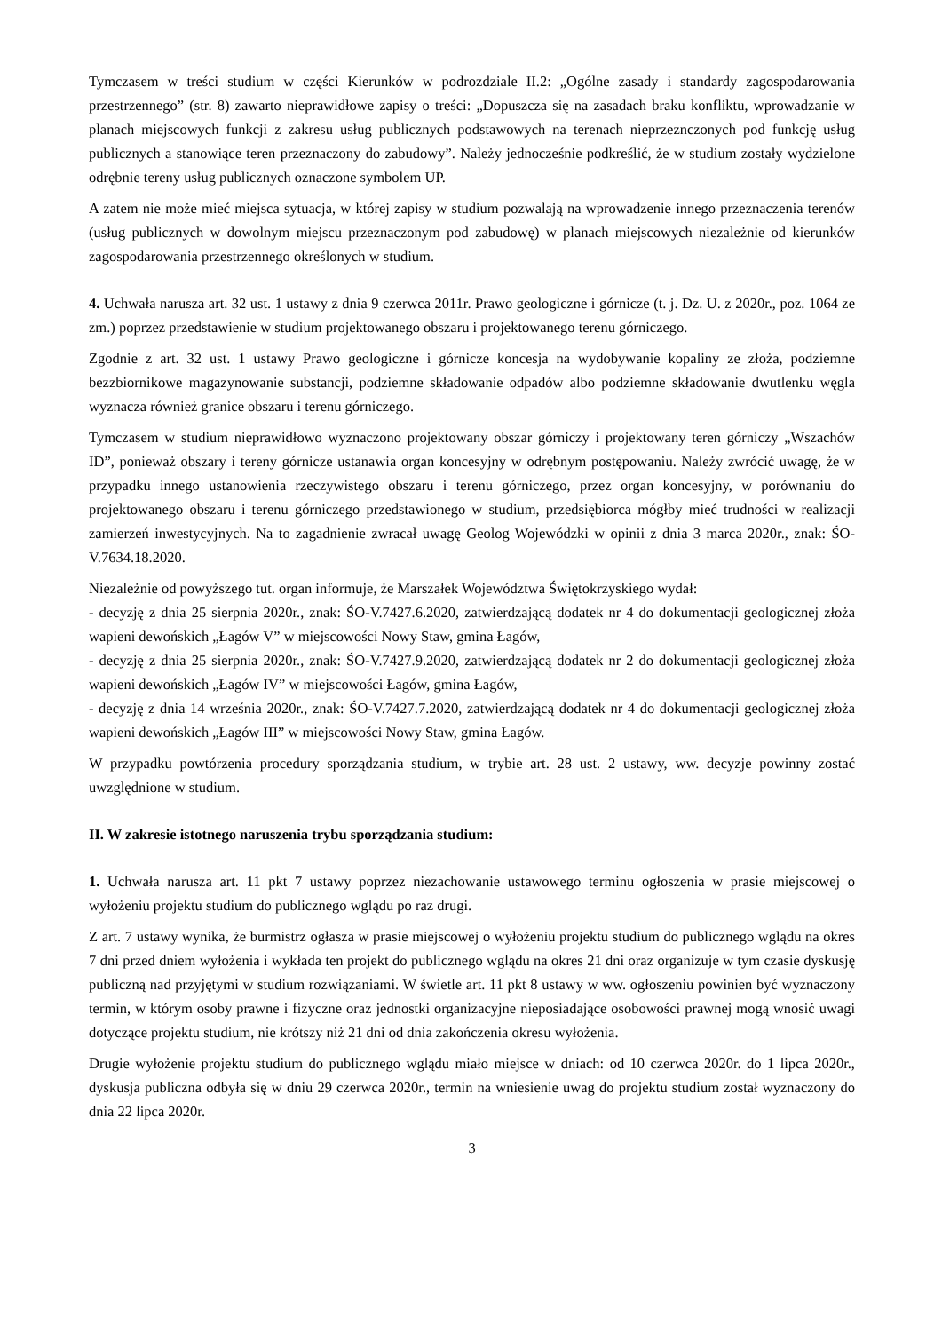Tymczasem w treści studium w części Kierunków w podrozdziale II.2: „Ogólne zasady i standardy zagospodarowania przestrzennego” (str. 8) zawarto nieprawidłowe zapisy o treści: „Dopuszcza się na zasadach braku konfliktu, wprowadzanie w planach miejscowych funkcji z zakresu usług publicznych podstawowych na terenach nieprzeznczonych pod funkcję usług publicznych a stanowiące teren przeznaczony do zabudowy”. Należy jednocześnie podkreślić, że w studium zostały wydzielone odrębnie tereny usług publicznych oznaczone symbolem UP.
A zatem nie może mieć miejsca sytuacja, w której zapisy w studium pozwalają na wprowadzenie innego przeznaczenia terenów (usług publicznych w dowolnym miejscu przeznaczonym pod zabudowę) w planach miejscowych niezależnie od kierunków zagospodarowania przestrzennego określonych w studium.
4. Uchwała narusza art. 32 ust. 1 ustawy z dnia 9 czerwca 2011r. Prawo geologiczne i górnicze (t. j. Dz. U. z 2020r., poz. 1064 ze zm.) poprzez przedstawienie w studium projektowanego obszaru i projektowanego terenu górniczego.
Zgodnie z art. 32 ust. 1 ustawy Prawo geologiczne i górnicze koncesja na wydobywanie kopaliny ze złoża, podziemne bezzbiornikowe magazynowanie substancji, podziemne składowanie odpadów albo podziemne składowanie dwutlenku węgla wyznacza również granice obszaru i terenu górniczego.
Tymczasem w studium nieprawidłowo wyznaczono projektowany obszar górniczy i projektowany teren górniczy „Wszachów ID”, ponieważ obszary i tereny górnicze ustanawia organ koncesyjny w odrębnym postępowaniu. Należy zwrócić uwagę, że w przypadku innego ustanowienia rzeczywistego obszaru i terenu górniczego, przez organ koncesyjny, w porównaniu do projektowanego obszaru i terenu górniczego przedstawionego w studium, przedsiębiorca mógłby mieć trudności w realizacji zamierzeń inwestycyjnych. Na to zagadnienie zwracał uwagę Geolog Wojewódzki w opinii z dnia 3 marca 2020r., znak: ŚO-V.7634.18.2020.
Niezależnie od powyższego tut. organ informuje, że Marszałek Województwa Świętokrzyskiego wydał:
- decyzję z dnia 25 sierpnia 2020r., znak: ŚO-V.7427.6.2020, zatwierdzającą dodatek nr 4 do dokumentacji geologicznej złoża wapieni dewońskich „Łagów V” w miejscowości Nowy Staw, gmina Łagów,
- decyzję z dnia 25 sierpnia 2020r., znak: ŚO-V.7427.9.2020, zatwierdzającą dodatek nr 2 do dokumentacji geologicznej złoża wapieni dewońskich „Łagów IV” w miejscowości Łagów, gmina Łagów,
- decyzję z dnia 14 września 2020r., znak: ŚO-V.7427.7.2020, zatwierdzającą dodatek nr 4 do dokumentacji geologicznej złoża wapieni dewońskich „Łagów III” w miejscowości Nowy Staw, gmina Łagów.
W przypadku powtórzenia procedury sporządzania studium, w trybie art. 28 ust. 2 ustawy, ww. decyzje powinny zostać uwzględnione w studium.
II. W zakresie istotnego naruszenia trybu sporządzania studium:
1. Uchwała narusza art. 11 pkt 7 ustawy poprzez niezachowanie ustawowego terminu ogłoszenia w prasie miejscowej o wyłożeniu projektu studium do publicznego wglądu po raz drugi.
Z art. 7 ustawy wynika, że burmistrz ogłasza w prasie miejscowej o wyłożeniu projektu studium do publicznego wglądu na okres 7 dni przed dniem wyłożenia i wykłada ten projekt do publicznego wglądu na okres 21 dni oraz organizuje w tym czasie dyskusję publiczną nad przyjętymi w studium rozwiązaniami. W świetle art. 11 pkt 8 ustawy w ww. ogłoszeniu powinien być wyznaczony termin, w którym osoby prawne i fizyczne oraz jednostki organizacyjne nieposiadające osobowości prawnej mogą wnosić uwagi dotyczące projektu studium, nie krótszy niż 21 dni od dnia zakończenia okresu wyłożenia.
Drugie wyłożenie projektu studium do publicznego wglądu miało miejsce w dniach: od 10 czerwca 2020r. do 1 lipca 2020r., dyskusja publiczna odbyła się w dniu 29 czerwca 2020r., termin na wniesienie uwag do projektu studium został wyznaczony do dnia 22 lipca 2020r.
3